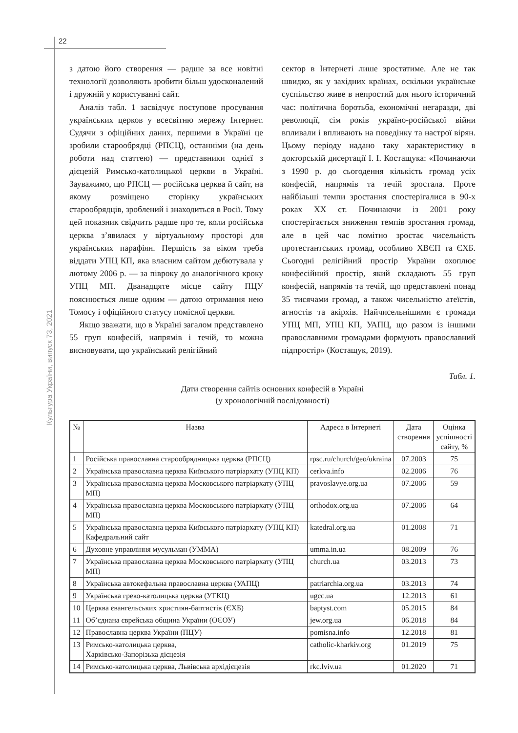22
Культура України, випуск 73, 2021
з датою його створення — радше за все новітні технології дозволяють зробити більш удосконалений і дружній у користуванні сайт.
Аналіз табл. 1 засвідчує поступове просування українських церков у всесвітню мережу Інтернет. Судячи з офіційних даних, першими в Україні це зробили старообрядці (РПСЦ), останніми (на день роботи над статтею) — представники однієї з дієцезій Римсько-католицької церкви в Україні. Зауважимо, що РПСЦ — російська церква й сайт, на якому розміщено сторінку українських старообрядців, зроблений і знаходиться в Росії. Тому цей показник свідчить радше про те, коли російська церква з’явилася у віртуальному просторі для українських парафіян. Першість за віком треба віддати УПЦ КП, яка власним сайтом дебютувала у лютому 2006 р. — за півроку до аналогічного кроку УПЦ МП. Дванадцяте місце сайту ПЦУ пояснюється лише одним — датою отримання нею Томосу і офіційного статусу помісної церкви.
Якщо зважати, що в Україні загалом представлено 55 груп конфесій, напрямів і течій, то можна висновувати, що український релігійний
сектор в Інтернеті лише зростатиме. Але не так швидко, як у західних країнах, оскільки українське суспільство живе в непростий для нього історичний час: політична боротьба, економічні негаразди, дві революції, сім років україно-російської війни впливали і впливають на поведінку та настрої вірян. Цьому періоду надано таку характеристику в докторській дисертації І. І. Костащука: «Починаючи з 1990 р. до сьогодення кількість громад усіх конфесій, напрямів та течій зростала. Проте найбільші темпи зростання спостерігалися в 90-х роках XX ст. Починаючи із 2001 року спостерігається зниження темпів зростання громад, але в цей час помітно зростає чисельність протестантських громад, особливо ХВЄП та ЄХБ. Сьогодні релігійний простір України охоплює конфесійний простір, який складають 55 груп конфесій, напрямів та течій, що представлені понад 35 тисячами громад, а також чисельністю атеїстів, агностів та акірхів. Найчисельнішими є громади УПЦ МП, УПЦ КП, УАПЦ, що разом із іншими православними громадами формують православний підпростір» (Костащук, 2019).
Табл. 1.
Дати створення сайтів основних конфесій в Україні
(у хронологічній послідовності)
| № | Назва | Адреса в Інтернеті | Дата створення | Оцінка успішності сайту, % |
| --- | --- | --- | --- | --- |
| 1 | Російська православна старообрядницька церква (РПСЦ) | rpsc.ru/church/geo/ukraina | 07.2003 | 75 |
| 2 | Українська православна церква Київського патріархату (УПЦ КП) | cerkva.info | 02.2006 | 76 |
| 3 | Українська православна церква Московського патріархату (УПЦ МП) | pravoslavye.org.ua | 07.2006 | 59 |
| 4 | Українська православна церква Московського патріархату (УПЦ МП) | orthodox.org.ua | 07.2006 | 64 |
| 5 | Українська православна церква Київського патріархату (УПЦ КП) Кафедральний сайт | katedral.org.ua | 01.2008 | 71 |
| 6 | Духовне управління мусульман (УММА) | umma.in.ua | 08.2009 | 76 |
| 7 | Українська православна церква Московського патріархату (УПЦ МП) | church.ua | 03.2013 | 73 |
| 8 | Українська автокефальна православна церква (УАПЦ) | patriarchia.org.ua | 03.2013 | 74 |
| 9 | Українська греко-католицька церква (УГКЦ) | ugcc.ua | 12.2013 | 61 |
| 10 | Церква євангельських християн-баптистів (ЄХБ) | baptyst.com | 05.2015 | 84 |
| 11 | Об’єднана єврейська община України (ОЄОУ) | jew.org.ua | 06.2018 | 84 |
| 12 | Православна церква України (ПЦУ) | pomisna.info | 12.2018 | 81 |
| 13 | Римсько-католицька церква, Харківсько-Запорізька дієцезія | catholic-kharkiv.org | 01.2019 | 75 |
| 14 | Римсько-католицька церква, Львівська архідієцезія | rkc.lviv.ua | 01.2020 | 71 |